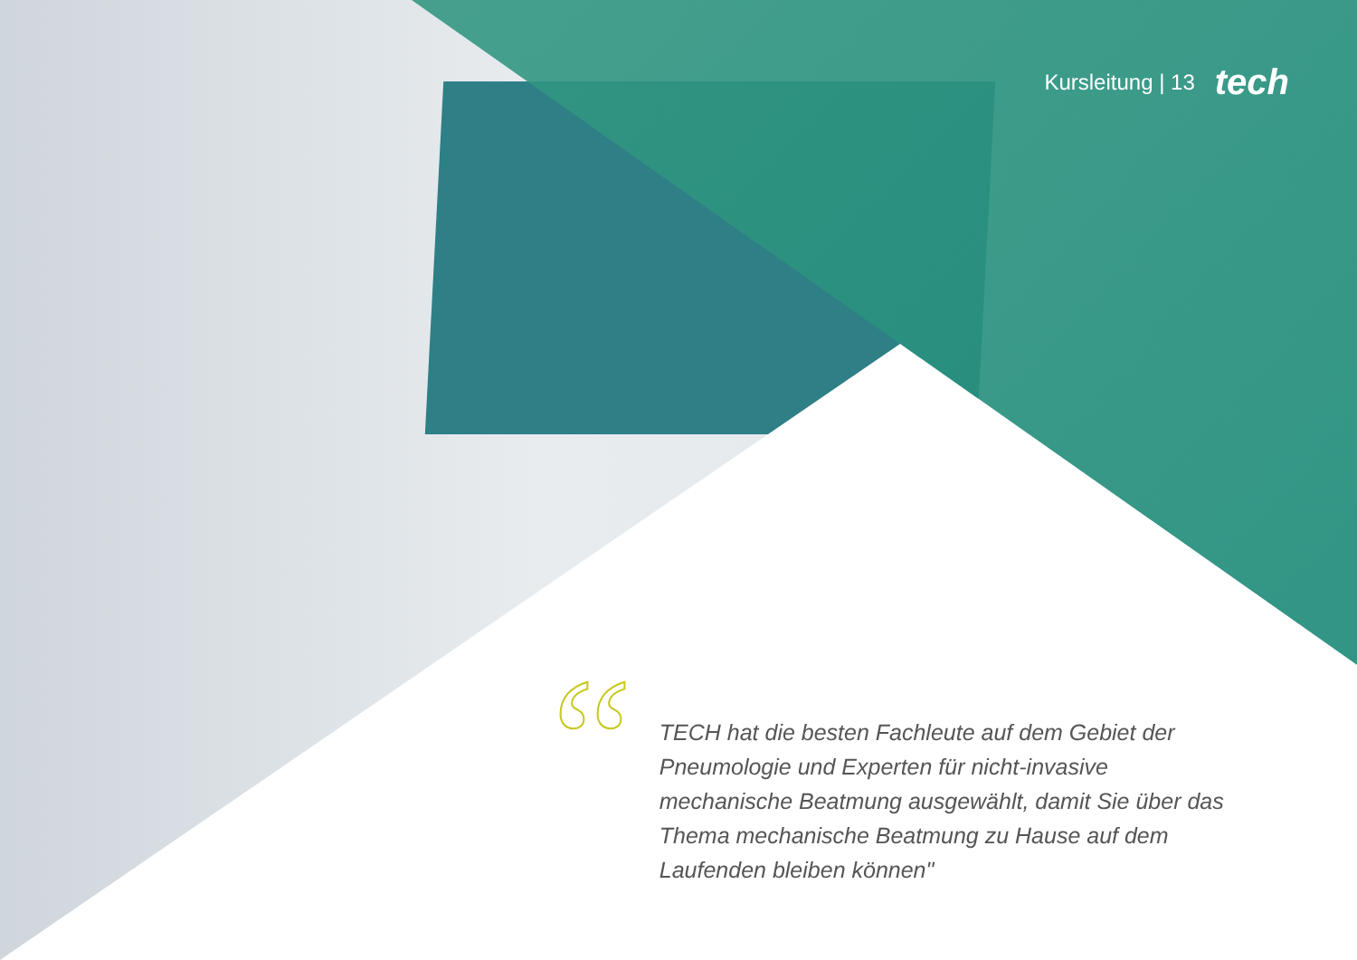Kursleitung | 13 tech
“
TECH hat die besten Fachleute auf dem Gebiet der Pneumologie und Experten für nicht-invasive mechanische Beatmung ausgewählt, damit Sie über das Thema mechanische Beatmung zu Hause auf dem Laufenden bleiben können"